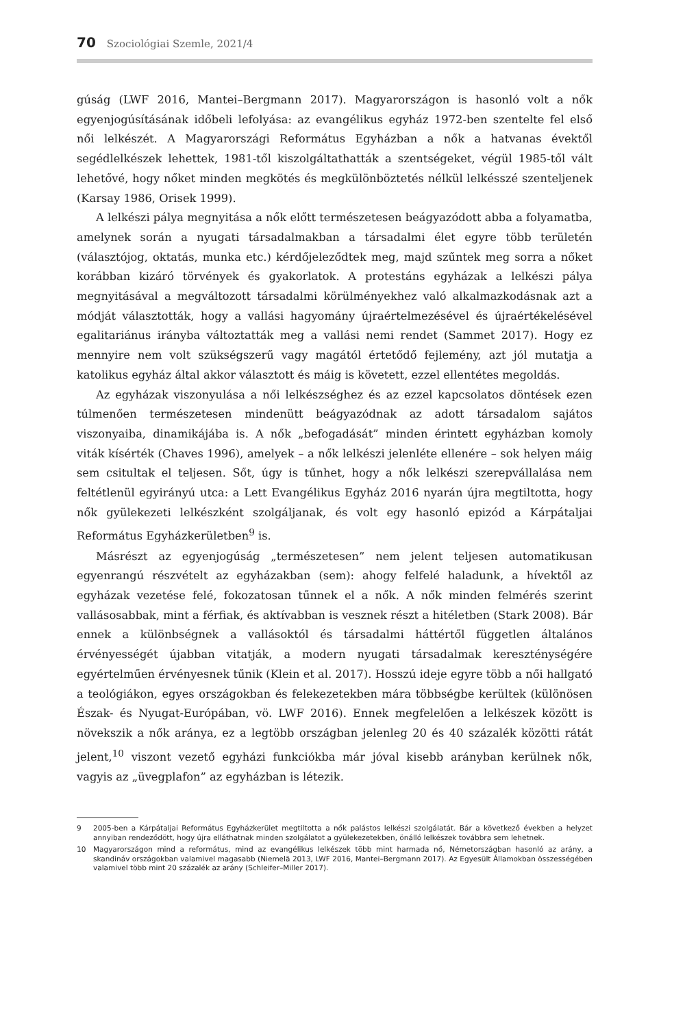70 Szociológiai Szemle, 2021/4
gúság (LWF 2016, Mantei–Bergmann 2017). Magyarországon is hasonló volt a nők egyenjogúsításának időbeli lefolyása: az evangélikus egyház 1972-ben szentelte fel első női lelkészét. A Magyarországi Református Egyházban a nők a hatvanas évektől segédlelkészek lehettek, 1981-től kiszolgáltathatták a szentségeket, végül 1985-től vált lehetővé, hogy nőket minden megkötés és megkülönböztetés nélkül lelkésszé szenteljenek (Karsay 1986, Orisek 1999).
A lelkészi pálya megnyitása a nők előtt természetesen beágyazódott abba a folyamatba, amelynek során a nyugati társadalmakban a társadalmi élet egyre több területén (választójog, oktatás, munka etc.) kérdőjeleződtek meg, majd szűntek meg sorra a nőket korábban kizáró törvények és gyakorlatok. A protestáns egyházak a lelkészi pálya megnyitásával a megváltozott társadalmi körülményekhez való alkalmazkodásnak azt a módját választották, hogy a vallási hagyomány újraértelmezésével és újraértékelésével egalitariánus irányba változtatták meg a vallási nemi rendet (Sammet 2017). Hogy ez mennyire nem volt szükségszerű vagy magától értetődő fejlemény, azt jól mutatja a katolikus egyház által akkor választott és máig is követett, ezzel ellentétes megoldás.
Az egyházak viszonyulása a női lelkészséghez és az ezzel kapcsolatos döntések ezen túlmenően természetesen mindenütt beágyazódnak az adott társadalom sajátos viszonyaiba, dinamikájába is. A nők „befogadását” minden érintett egyházban komoly viták kísérték (Chaves 1996), amelyek – a nők lelkészi jelenléte ellenére – sok helyen máig sem csitultak el teljesen. Sőt, úgy is tűnhet, hogy a nők lelkészi szerepvállalása nem feltétlenül egyirányú utca: a Lett Evangélikus Egyház 2016 nyarán újra megtiltotta, hogy nők gyülekezeti lelkészként szolgáljanak, és volt egy hasonló epizód a Kárpátaljai Református Egyházkerületben<sup>9</sup> is.
Másrészt az egyenjogúság „természetesen” nem jelent teljesen automatikusan egyenrangú részvételt az egyházakban (sem): ahogy felfelé haladunk, a hívektől az egyházak vezetése felé, fokozatosan tűnnek el a nők. A nők minden felmérés szerint vallásosabbak, mint a férfiak, és aktívabban is vesznek részt a hitéletben (Stark 2008). Bár ennek a különbségnek a vallásoktól és társadalmi háttértől független általános érvényességét újabban vitatják, a modern nyugati társadalmak kereszténységére egyértelműen érvényesnek tűnik (Klein et al. 2017). Hosszú ideje egyre több a női hallgató a teológiákon, egyes országokban és felekezetekben mára többségbe kerültek (különösen Észak- és Nyugat-Európában, vö. LWF 2016). Ennek megfelelően a lelkészek között is növekszik a nők aránya, ez a legtöbb országban jelenleg 20 és 40 százalék közötti rátát jelent,<sup>10</sup> viszont vezető egyházi funkciókba már jóval kisebb arányban kerülnek nők, vagyis az „üvegplafon” az egyházban is létezik.
9 2005-ben a Kárpátaljai Református Egyházkerület megtiltotta a nők palástos lelkészi szolgálatát. Bár a következő években a helyzet annyiban rendeződött, hogy újra elláthatnak minden szolgálatot a gyülekezetekben, önálló lelkészek továbbra sem lehetnek.
10 Magyarországon mind a református, mind az evangélikus lelkészek több mint harmada nő, Németországban hasonló az arány, a skandináv országokban valamivel magasabb (Niemelä 2013, LWF 2016, Mantei–Bergmann 2017). Az Egyesült Államokban összességében valamivel több mint 20 százalék az arány (Schleifer–Miller 2017).